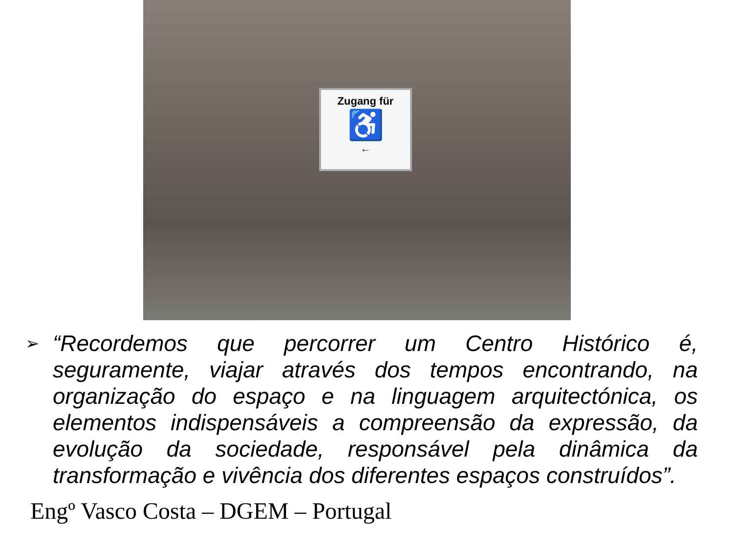Zugang für
♿
←
➢
“Recordemos que percorrer um Centro Histórico é, seguramente, viajar através dos tempos encontrando, na organização do espaço e na linguagem arquitectónica, os elementos indispensáveis a compreensão da expressão, da evolução da sociedade, responsável pela dinâmica da transformação e vivência dos diferentes espaços construídos”.
Engº Vasco Costa – DGEM – Portugal